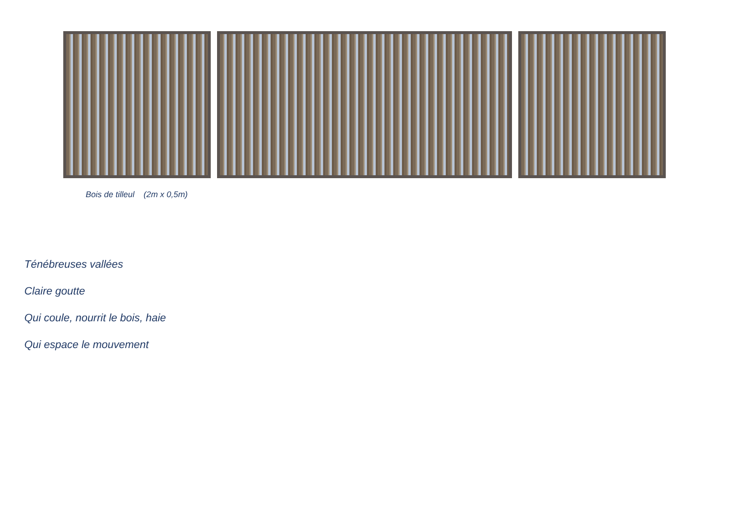Bois de tilleul (2m x 0,5m)
Ténébreuses vallées
Claire goutte
Qui coule, nourrit le bois, haie
Qui espace le mouvement